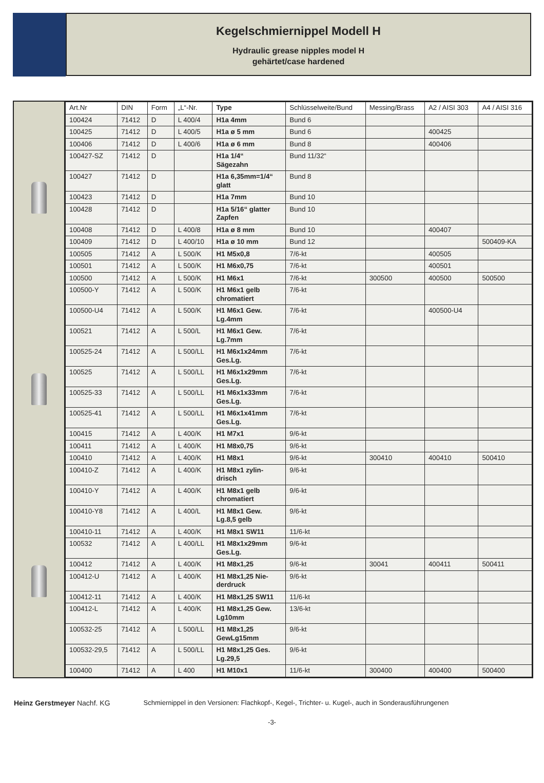Kegelschmiernippel Modell H
Hydraulic grease nipples model H
gehärtet/case hardened
| Art.Nr | DIN | Form | „L“-Nr. | Type | Schlüsselweite/Bund | Messing/Brass | A2 / AISI 303 | A4 / AISI 316 |
| --- | --- | --- | --- | --- | --- | --- | --- | --- |
| 100424 | 71412 | D | L 400/4 | H1a 4mm | Bund 6 | | | |
| 100425 | 71412 | D | L 400/5 | H1a ø 5 mm | Bund 6 | | 400425 | |
| 100406 | 71412 | D | L 400/6 | H1a ø 6 mm | Bund 8 | | 400406 | |
| 100427-SZ | 71412 | D | | H1a 1/4“ Sägezahn | Bund 11/32“ | | | |
| 100427 | 71412 | D | | H1a 6,35mm=1/4“ glatt | Bund 8 | | | |
| 100423 | 71412 | D | | H1a 7mm | Bund 10 | | | |
| 100428 | 71412 | D | | H1a 5/16“ glatter Zapfen | Bund 10 | | | |
| 100408 | 71412 | D | L 400/8 | H1a ø 8 mm | Bund 10 | | 400407 | |
| 100409 | 71412 | D | L 400/10 | H1a ø 10 mm | Bund 12 | | | 500409-KA |
| 100505 | 71412 | A | L 500/K | H1 M5x0,8 | 7/6-kt | | 400505 | |
| 100501 | 71412 | A | L 500/K | H1 M6x0,75 | 7/6-kt | | 400501 | |
| 100500 | 71412 | A | L 500/K | H1 M6x1 | 7/6-kt | 300500 | 400500 | 500500 |
| 100500-Y | 71412 | A | L 500/K | H1 M6x1 gelb chromatiert | 7/6-kt | | | |
| 100500-U4 | 71412 | A | L 500/K | H1 M6x1 Gew. Lg.4mm | 7/6-kt | | 400500-U4 | |
| 100521 | 71412 | A | L 500/L | H1 M6x1 Gew. Lg.7mm | 7/6-kt | | | |
| 100525-24 | 71412 | A | L 500/LL | H1 M6x1x24mm Ges.Lg. | 7/6-kt | | | |
| 100525 | 71412 | A | L 500/LL | H1 M6x1x29mm Ges.Lg. | 7/6-kt | | | |
| 100525-33 | 71412 | A | L 500/LL | H1 M6x1x33mm Ges.Lg. | 7/6-kt | | | |
| 100525-41 | 71412 | A | L 500/LL | H1 M6x1x41mm Ges.Lg. | 7/6-kt | | | |
| 100415 | 71412 | A | L 400/K | H1 M7x1 | 9/6-kt | | | |
| 100411 | 71412 | A | L 400/K | H1 M8x0,75 | 9/6-kt | | | |
| 100410 | 71412 | A | L 400/K | H1 M8x1 | 9/6-kt | 300410 | 400410 | 500410 |
| 100410-Z | 71412 | A | L 400/K | H1 M8x1 zylin- drisch | 9/6-kt | | | |
| 100410-Y | 71412 | A | L 400/K | H1 M8x1 gelb chromatiert | 9/6-kt | | | |
| 100410-Y8 | 71412 | A | L 400/L | H1 M8x1 Gew. Lg.8,5 gelb | 9/6-kt | | | |
| 100410-11 | 71412 | A | L 400/K | H1 M8x1 SW11 | 11/6-kt | | | |
| 100532 | 71412 | A | L 400/LL | H1 M8x1x29mm Ges.Lg. | 9/6-kt | | | |
| 100412 | 71412 | A | L 400/K | H1 M8x1,25 | 9/6-kt | 30041 | 400411 | 500411 |
| 100412-U | 71412 | A | L 400/K | H1 M8x1,25 Nie- derdruck | 9/6-kt | | | |
| 100412-11 | 71412 | A | L 400/K | H1 M8x1,25 SW11 | 11/6-kt | | | |
| 100412-L | 71412 | A | L 400/K | H1 M8x1,25 Gew. Lg10mm | 13/6-kt | | | |
| 100532-25 | 71412 | A | L 500/LL | H1 M8x1,25 GewLg15mm | 9/6-kt | | | |
| 100532-29,5 | 71412 | A | L 500/LL | H1 M8x1,25 Ges. Lg.29,5 | 9/6-kt | | | |
| 100400 | 71412 | A | L 400 | H1 M10x1 | 11/6-kt | 300400 | 400400 | 500400 |
Heinz Gerstmeyer Nachf. KG Schmiernippel in den Versionen: Flachkopf-, Kegel-, Trichter- u. Kugel-, auch in Sonderausführungenen
-3-